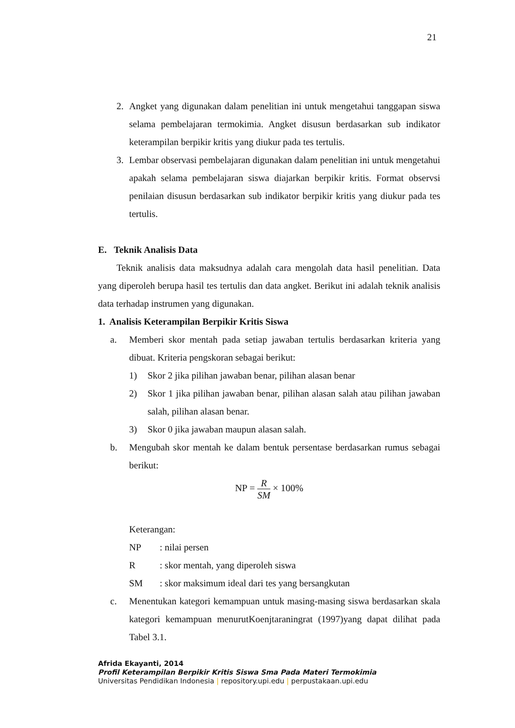21
2. Angket yang digunakan dalam penelitian ini untuk mengetahui tanggapan siswa selama pembelajaran termokimia. Angket disusun berdasarkan sub indikator keterampilan berpikir kritis yang diukur pada tes tertulis.
3. Lembar observasi pembelajaran digunakan dalam penelitian ini untuk mengetahui apakah selama pembelajaran siswa diajarkan berpikir kritis. Format observsi penilaian disusun berdasarkan sub indikator berpikir kritis yang diukur pada tes tertulis.
E. Teknik Analisis Data
Teknik analisis data maksudnya adalah cara mengolah data hasil penelitian. Data yang diperoleh berupa hasil tes tertulis dan data angket. Berikut ini adalah teknik analisis data terhadap instrumen yang digunakan.
1. Analisis Keterampilan Berpikir Kritis Siswa
a. Memberi skor mentah pada setiap jawaban tertulis berdasarkan kriteria yang dibuat. Kriteria pengskoran sebagai berikut:
1) Skor 2 jika pilihan jawaban benar, pilihan alasan benar
2) Skor 1 jika pilihan jawaban benar, pilihan alasan salah atau pilihan jawaban salah, pilihan alasan benar.
3) Skor 0 jika jawaban maupun alasan salah.
b. Mengubah skor mentah ke dalam bentuk persentase berdasarkan rumus sebagai berikut:
NP = R SM × 100%
Keterangan:
| NP | : nilai persen |
| R | : skor mentah, yang diperoleh siswa |
| SM | : skor maksimum ideal dari tes yang bersangkutan |
c. Menentukan kategori kemampuan untuk masing-masing siswa berdasarkan skala kategori kemampuan menurutKoenjtaraningrat (1997)yang dapat dilihat pada Tabel 3.1.
Afrida Ekayanti, 2014
Profil Keterampilan Berpikir Kritis Siswa Sma Pada Materi Termokimia
Universitas Pendidikan Indonesia | repository.upi.edu | perpustakaan.upi.edu